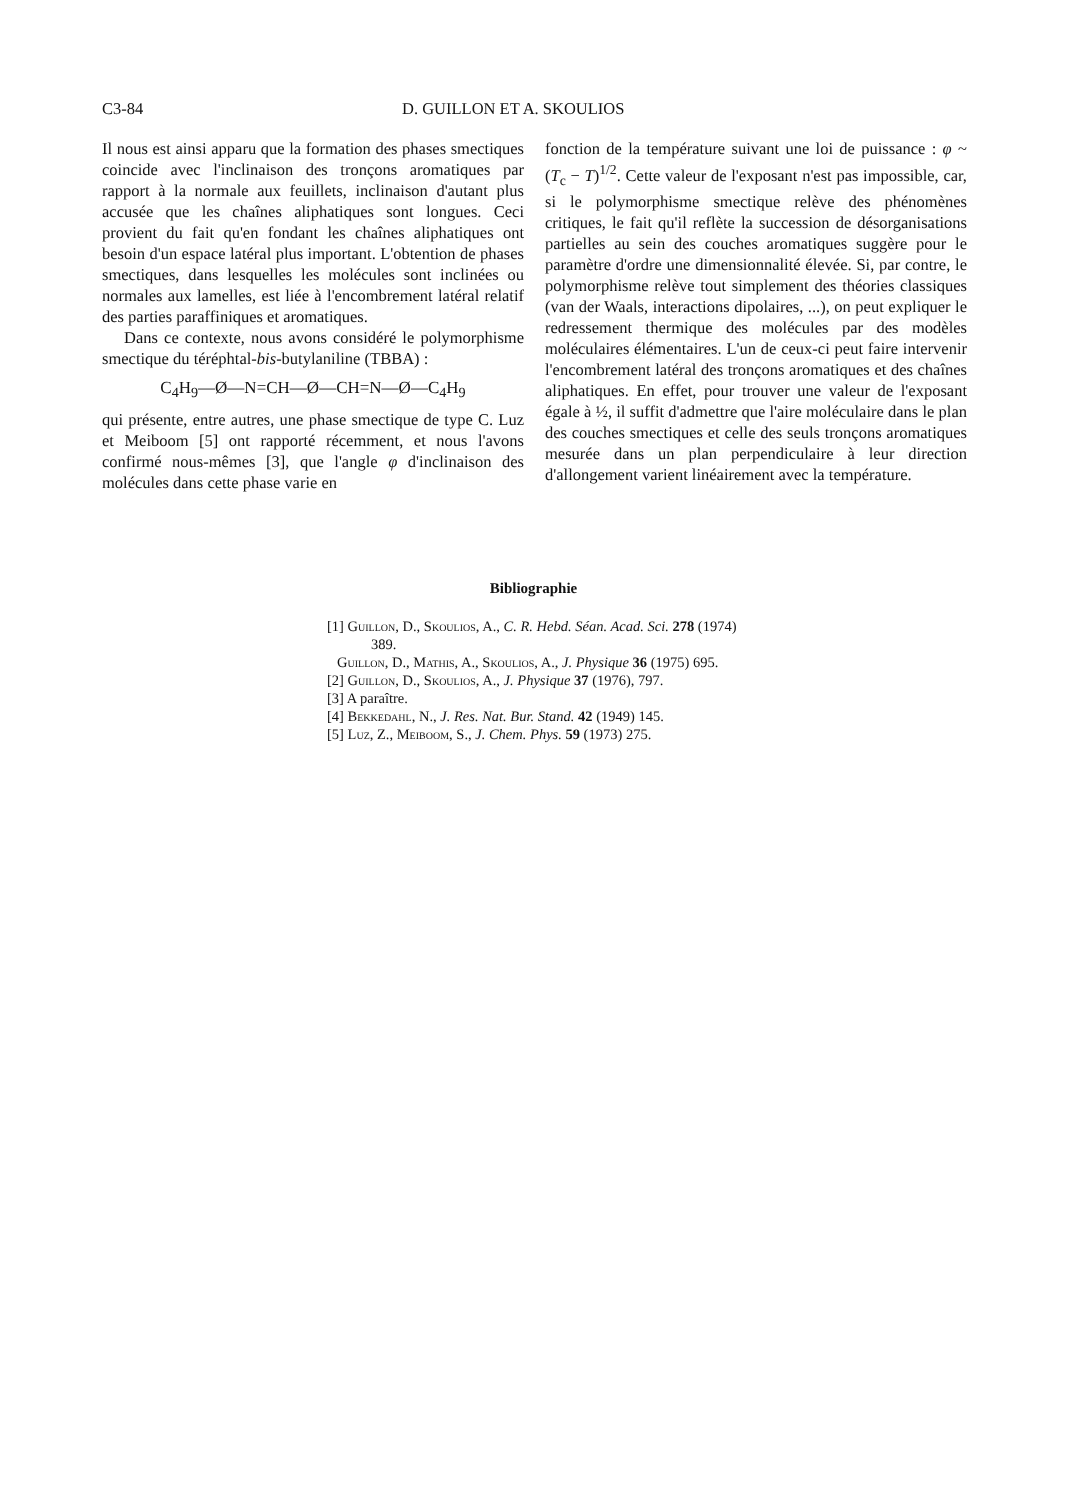C3-84 D. GUILLON ET A. SKOULIOS
Il nous est ainsi apparu que la formation des phases smectiques coincide avec l'inclinaison des tronçons aromatiques par rapport à la normale aux feuillets, inclinaison d'autant plus accusée que les chaînes aliphatiques sont longues. Ceci provient du fait qu'en fondant les chaînes aliphatiques ont besoin d'un espace latéral plus important. L'obtention de phases smectiques, dans lesquelles les molécules sont inclinées ou normales aux lamelles, est liée à l'encombrement latéral relatif des parties paraffiniques et aromatiques.
Dans ce contexte, nous avons considéré le polymorphisme smectique du téréphtal-bis-butylaniline (TBBA) :
C<sub>4</sub>H<sub>9</sub>—Ø—N=CH—Ø—CH=N—Ø—C<sub>4</sub>H<sub>9</sub>
qui présente, entre autres, une phase smectique de type C. Luz et Meiboom [5] ont rapporté récemment, et nous l'avons confirmé nous-mêmes [3], que l'angle φ d'inclinaison des molécules dans cette phase varie en
fonction de la température suivant une loi de puissance : φ ~ (T<sub>c</sub> − T)<sup>1/2</sup>. Cette valeur de l'exposant n'est pas impossible, car, si le polymorphisme smectique relève des phénomènes critiques, le fait qu'il reflète la succession de désorganisations partielles au sein des couches aromatiques suggère pour le paramètre d'ordre une dimensionnalité élevée. Si, par contre, le polymorphisme relève tout simplement des théories classiques (van der Waals, interactions dipolaires, ...), on peut expliquer le redressement thermique des molécules par des modèles moléculaires élémentaires. L'un de ceux-ci peut faire intervenir l'encombrement latéral des tronçons aromatiques et des chaînes aliphatiques. En effet, pour trouver une valeur de l'exposant égale à ½, il suffit d'admettre que l'aire moléculaire dans le plan des couches smectiques et celle des seuls tronçons aromatiques mesurée dans un plan perpendiculaire à leur direction d'allongement varient linéairement avec la température.
Bibliographie
[1] Guillon, D., Skoulios, A., C. R. Hebd. Séan. Acad. Sci. 278 (1974) 389.
Guillon, D., Mathis, A., Skoulios, A., J. Physique 36 (1975) 695.
[2] Guillon, D., Skoulios, A., J. Physique 37 (1976), 797.
[3] A paraître.
[4] Bekkedahl, N., J. Res. Nat. Bur. Stand. 42 (1949) 145.
[5] Luz, Z., Meiboom, S., J. Chem. Phys. 59 (1973) 275.